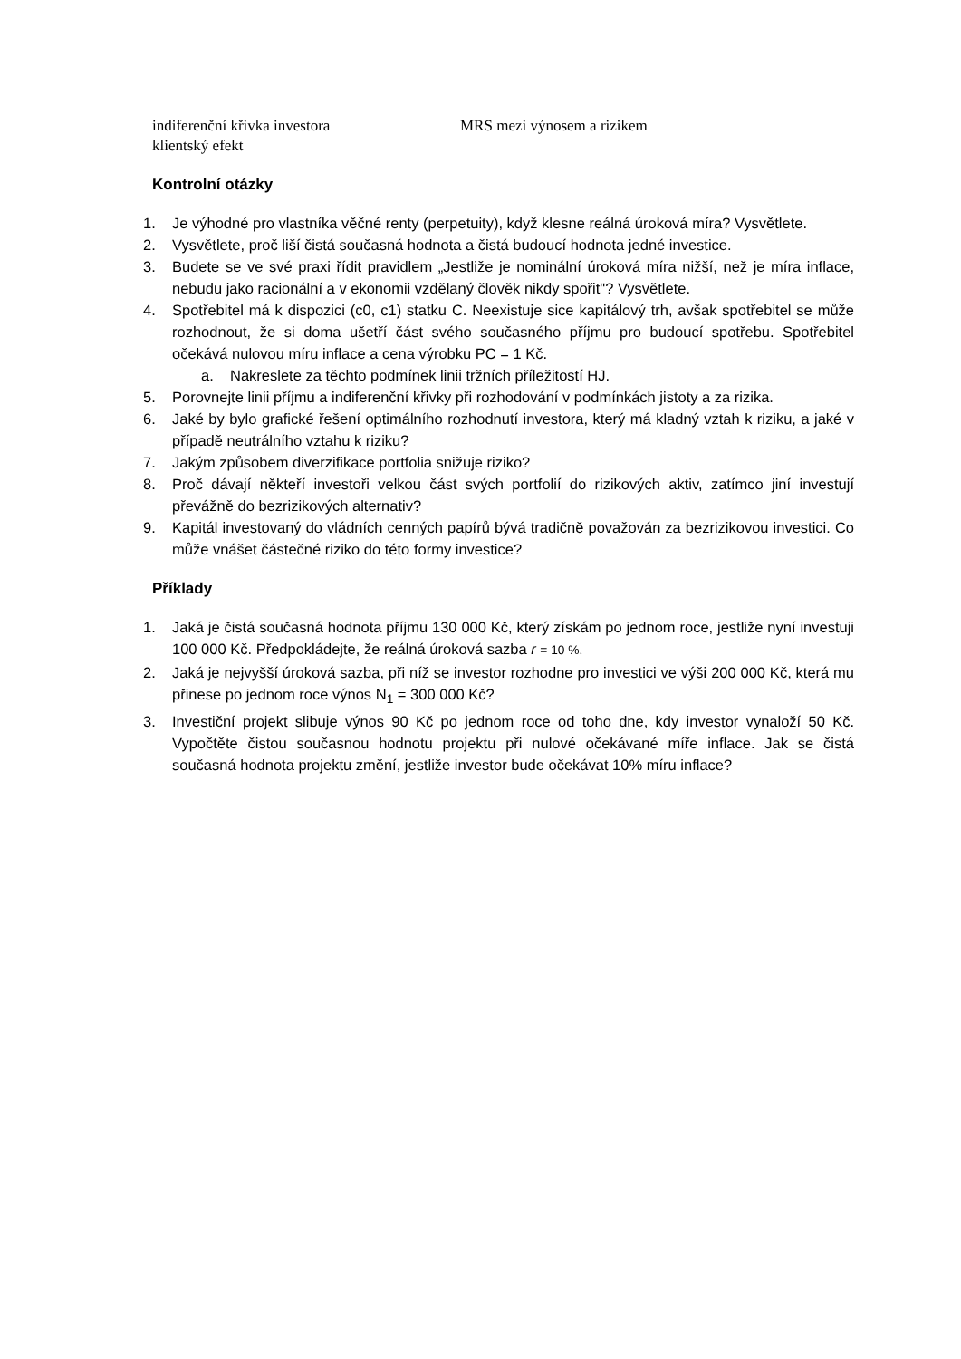indiferenční křivka investora MRS mezi výnosem a rizikem
klientský efekt
Kontrolní otázky
1. Je výhodné pro vlastníka věčné renty (perpetuity), když klesne reálná úroková míra? Vysvětlete.
2. Vysvětlete, proč liší čistá současná hodnota a čistá budoucí hodnota jedné investice.
3. Budete se ve své praxi řídit pravidlem „Jestliže je nominální úroková míra nižší, než je míra inflace, nebudu jako racionální a v ekonomii vzdělaný člověk nikdy spořit"? Vysvětlete.
4. Spotřebitel má k dispozici (c0, c1) statku C. Neexistuje sice kapitálový trh, avšak spotřebitel se může rozhodnout, že si doma ušetří část svého současného příjmu pro budoucí spotřebu. Spotřebitel očekává nulovou míru inflace a cena výrobku PC = 1 Kč.
a. Nakreslete za těchto podmínek linii tržních příležitostí HJ.
5. Porovnejte linii příjmu a indiferenční křivky při rozhodování v podmínkách jistoty a za rizika.
6. Jaké by bylo grafické řešení optimálního rozhodnutí investora, který má kladný vztah k riziku, a jaké v případě neutrálního vztahu k riziku?
7. Jakým způsobem diverzifikace portfolia snižuje riziko?
8. Proč dávají někteří investoři velkou část svých portfolií do rizikových aktiv, zatímco jiní investují převážně do bezrizikových alternativ?
9. Kapitál investovaný do vládních cenných papírů bývá tradičně považován za bezrizikovou investici. Co může vnášet částečné riziko do této formy investice?
Příklady
1. Jaká je čistá současná hodnota příjmu 130 000 Kč, který získám po jednom roce, jestliže nyní investuji 100 000 Kč. Předpokládejte, že reálná úroková sazba r = 10 %.
2. Jaká je nejvyšší úroková sazba, při níž se investor rozhodne pro investici ve výši 200 000 Kč, která mu přinese po jednom roce výnos N<sub>1</sub> = 300 000 Kč?
3. Investiční projekt slibuje výnos 90 Kč po jednom roce od toho dne, kdy investor vynaloží 50 Kč. Vypočtěte čistou současnou hodnotu projektu při nulové očekávané míře inflace. Jak se čistá současná hodnota projektu změní, jestliže investor bude očekávat 10% míru inflace?